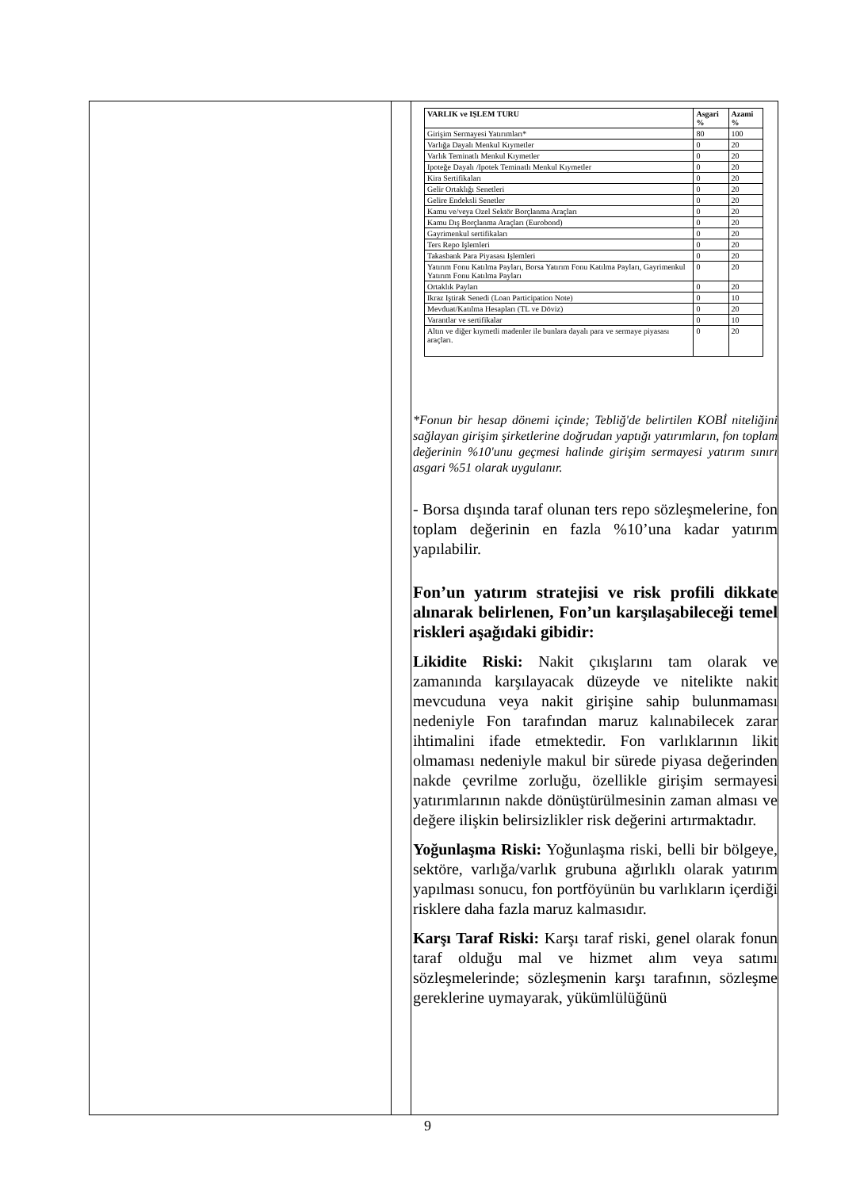| VARLIK ve IŞLEM TURU | Asgari % | Azami % |
| --- | --- | --- |
| Girişim Sermayesi Yatırımları* | 80 | 100 |
| Varlığa Dayalı Menkul Kıymetler | 0 | 20 |
| Varlık Teminatlı Menkul Kıymetler | 0 | 20 |
| Ipoteğe Dayalı /Ipotek Teminatlı Menkul Kıymetler | 0 | 20 |
| Kira Sertifikaları | 0 | 20 |
| Gelir Ortaklığı Senetleri | 0 | 20 |
| Gelire Endeksli Senetler | 0 | 20 |
| Kamu ve/veya Ozel Sektör Borçlanma Araçları | 0 | 20 |
| Kamu Dış Borçlanma Araçları (Eurobond) | 0 | 20 |
| Gayrimenkul sertifikaları | 0 | 20 |
| Ters Repo Işlemleri | 0 | 20 |
| Takasbank Para Piyasası Işlemleri | 0 | 20 |
| Yatırım Fonu Katılma Payları, Borsa Yatırım Fonu Katılma Payları, Gayrimenkul Yatırım Fonu Katılma Payları | 0 | 20 |
| Ortaklık Payları | 0 | 20 |
| Ikraz Iştirak Senedi (Loan Participation Note) | 0 | 10 |
| Mevduat/Katılma Hesapları (TL ve Döviz) | 0 | 20 |
| Varantlar ve sertifikalar | 0 | 10 |
| Altın ve diğer kıymetli madenler ile bunlara dayalı para ve sermaye piyasası araçları. | 0 | 20 |
*Fonun bir hesap dönemi içinde; Tebliğ'de belirtilen KOBİ niteliğini sağlayan girişim şirketlerine doğrudan yaptığı yatırımların, fon toplam değerinin %10'unu geçmesi halinde girişim sermayesi yatırım sınırı asgari %51 olarak uygulanır.
- Borsa dışında taraf olunan ters repo sözleşmelerine, fon toplam değerinin en fazla %10’una kadar yatırım yapılabilir.
Fon’un yatırım stratejisi ve risk profili dikkate alınarak belirlenen, Fon’un karşılaşabileceği temel riskleri aşağıdaki gibidir:
Likidite Riski: Nakit çıkışlarını tam olarak ve zamanında karşılayacak düzeyde ve nitelikte nakit mevcuduna veya nakit girişine sahip bulunmaması nedeniyle Fon tarafından maruz kalınabilecek zarar ihtimalini ifade etmektedir. Fon varlıklarının likit olmaması nedeniyle makul bir sürede piyasa değerinden nakde çevrilme zorluğu, özellikle girişim sermayesi yatırımlarının nakde dönüştürülmesinin zaman alması ve değere ilişkin belirsizlikler risk değerini artırmaktadır.
Yoğunlaşma Riski: Yoğunlaşma riski, belli bir bölgeye, sektöre, varlığa/varlık grubuna ağırlıklı olarak yatırım yapılması sonucu, fon portföyünün bu varlıkların içerdiği risklere daha fazla maruz kalmasıdır.
Karşı Taraf Riski: Karşı taraf riski, genel olarak fonun taraf olduğu mal ve hizmet alım veya satımı sözleşmelerinde; sözleşmenin karşı tarafının, sözleşme gereklerine uymayarak, yükümlülüğünü
9